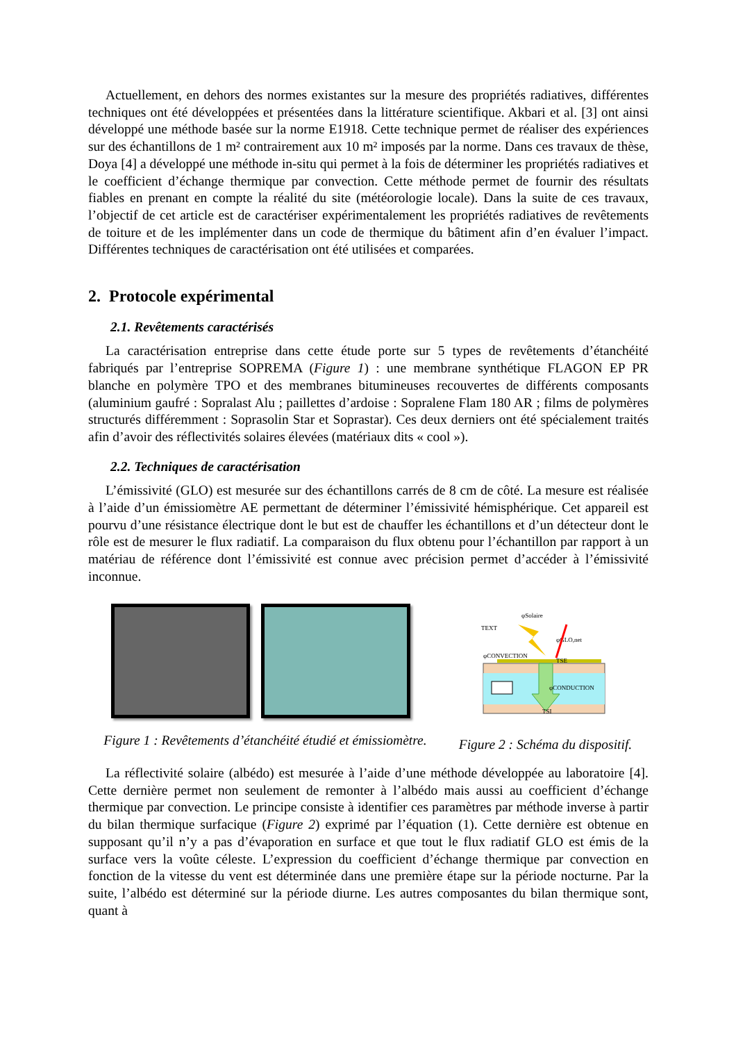Actuellement, en dehors des normes existantes sur la mesure des propriétés radiatives, différentes techniques ont été développées et présentées dans la littérature scientifique. Akbari et al. [3] ont ainsi développé une méthode basée sur la norme E1918. Cette technique permet de réaliser des expériences sur des échantillons de 1 m² contrairement aux 10 m² imposés par la norme. Dans ces travaux de thèse, Doya [4] a développé une méthode in-situ qui permet à la fois de déterminer les propriétés radiatives et le coefficient d’échange thermique par convection. Cette méthode permet de fournir des résultats fiables en prenant en compte la réalité du site (météorologie locale). Dans la suite de ces travaux, l’objectif de cet article est de caractériser expérimentalement les propriétés radiatives de revêtements de toiture et de les implémenter dans un code de thermique du bâtiment afin d’en évaluer l’impact. Différentes techniques de caractérisation ont été utilisées et comparées.
2. Protocole expérimental
2.1. Revêtements caractérisés
La caractérisation entreprise dans cette étude porte sur 5 types de revêtements d’étanchéité fabriqués par l’entreprise SOPREMA (Figure 1) : une membrane synthétique FLAGON EP PR blanche en polymère TPO et des membranes bitumineuses recouvertes de différents composants (aluminium gaufré : Sopralast Alu ; paillettes d’ardoise : Sopralene Flam 180 AR ; films de polymères structurés différemment : Soprasolin Star et Soprastar). Ces deux derniers ont été spécialement traités afin d’avoir des réflectivités solaires élevées (matériaux dits « cool »).
2.2. Techniques de caractérisation
L’émissivité (GLO) est mesurée sur des échantillons carrés de 8 cm de côté. La mesure est réalisée à l’aide d’un émissiomètre AE permettant de déterminer l’émissivité hémisphérique. Cet appareil est pourvu d’une résistance électrique dont le but est de chauffer les échantillons et d’un détecteur dont le rôle est de mesurer le flux radiatif. La comparaison du flux obtenu pour l’échantillon par rapport à un matériau de référence dont l’émissivité est connue avec précision permet d’accéder à l’émissivité inconnue.
Figure 1 : Revêtements d’étanchéité étudié et émissiomètre.
φSolaire
TEXT
φGLO,net
φCONVECTION
φCONDUCTION
TSE
TSI
Figure 2 : Schéma du dispositif.
La réflectivité solaire (albédo) est mesurée à l’aide d’une méthode développée au laboratoire [4]. Cette dernière permet non seulement de remonter à l’albédo mais aussi au coefficient d’échange thermique par convection. Le principe consiste à identifier ces paramètres par méthode inverse à partir du bilan thermique surfacique (Figure 2) exprimé par l’équation (1). Cette dernière est obtenue en supposant qu’il n’y a pas d’évaporation en surface et que tout le flux radiatif GLO est émis de la surface vers la voûte céleste. L’expression du coefficient d’échange thermique par convection en fonction de la vitesse du vent est déterminée dans une première étape sur la période nocturne. Par la suite, l’albédo est déterminé sur la période diurne. Les autres composantes du bilan thermique sont, quant à